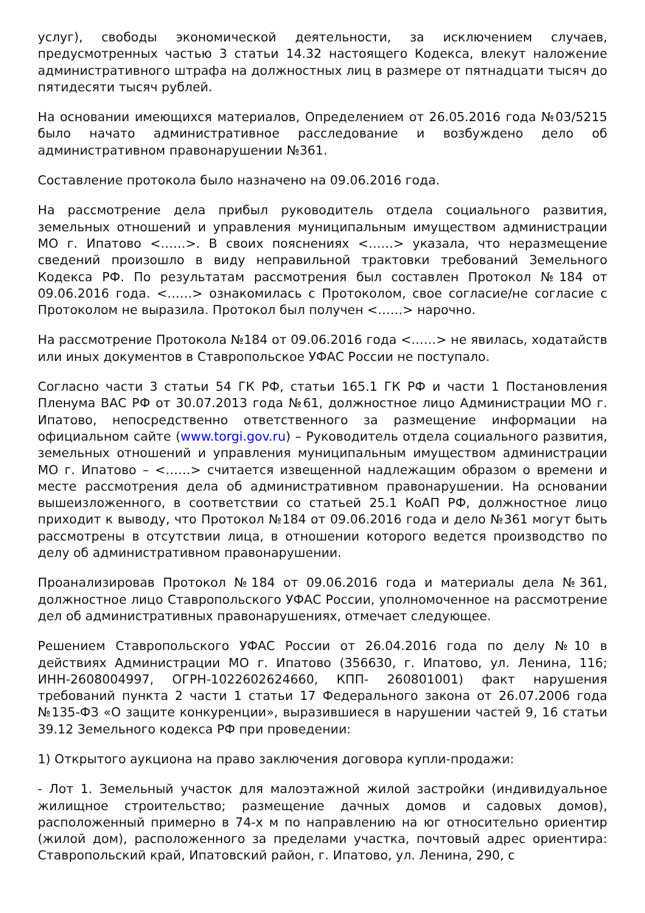услуг), свободы экономической деятельности, за исключением случаев, предусмотренных частью 3 статьи 14.32 настоящего Кодекса, влекут наложение административного штрафа на должностных лиц в размере от пятнадцати тысяч до пятидесяти тысяч рублей.
На основании имеющихся материалов, Определением от 26.05.2016 года №03/5215 было начато административное расследование и возбуждено дело об административном правонарушении №361.
Составление протокола было назначено на 09.06.2016 года.
На рассмотрение дела прибыл руководитель отдела социального развития, земельных отношений и управления муниципальным имуществом администрации МО г. Ипатово <……>. В своих пояснениях <……> указала, что неразмещение сведений произошло в виду неправильной трактовки требований Земельного Кодекса РФ. По результатам рассмотрения был составлен Протокол №184 от 09.06.2016 года. <……> ознакомилась с Протоколом, свое согласие/не согласие с Протоколом не выразила. Протокол был получен <……> нарочно.
На рассмотрение Протокола №184 от 09.06.2016 года <……> не явилась, ходатайств или иных документов в Ставропольское УФАС России не поступало.
Согласно части 3 статьи 54 ГК РФ, статьи 165.1 ГК РФ и части 1 Постановления Пленума ВАС РФ от 30.07.2013 года №61, должностное лицо Администрации МО г. Ипатово, непосредственно ответственного за размещение информации на официальном сайте (www.torgi.gov.ru) – Руководитель отдела социального развития, земельных отношений и управления муниципальным имуществом администрации МО г. Ипатово – <……> считается извещенной надлежащим образом о времени и месте рассмотрения дела об административном правонарушении. На основании вышеизложенного, в соответствии со статьей 25.1 КоАП РФ, должностное лицо приходит к выводу, что Протокол №184 от 09.06.2016 года и дело №361 могут быть рассмотрены в отсутствии лица, в отношении которого ведется производство по делу об административном правонарушении.
Проанализировав Протокол №184 от 09.06.2016 года и материалы дела №361, должностное лицо Ставропольского УФАС России, уполномоченное на рассмотрение дел об административных правонарушениях, отмечает следующее.
Решением Ставропольского УФАС России от 26.04.2016 года по делу №10 в действиях Администрации МО г. Ипатово (356630, г. Ипатово, ул. Ленина, 116; ИНН-2608004997, ОГРН-1022602624660, КПП- 260801001) факт нарушения требований пункта 2 части 1 статьи 17 Федерального закона от 26.07.2006 года №135-ФЗ «О защите конкуренции», выразившиеся в нарушении частей 9, 16 статьи 39.12 Земельного кодекса РФ при проведении:
1) Открытого аукциона на право заключения договора купли-продажи:
- Лот 1. Земельный участок для малоэтажной жилой застройки (индивидуальное жилищное строительство; размещение дачных домов и садовых домов), расположенный примерно в 74-х м по направлению на юг относительно ориентир (жилой дом), расположенного за пределами участка, почтовый адрес ориентира: Ставропольский край, Ипатовский район, г. Ипатово, ул. Ленина, 290, с